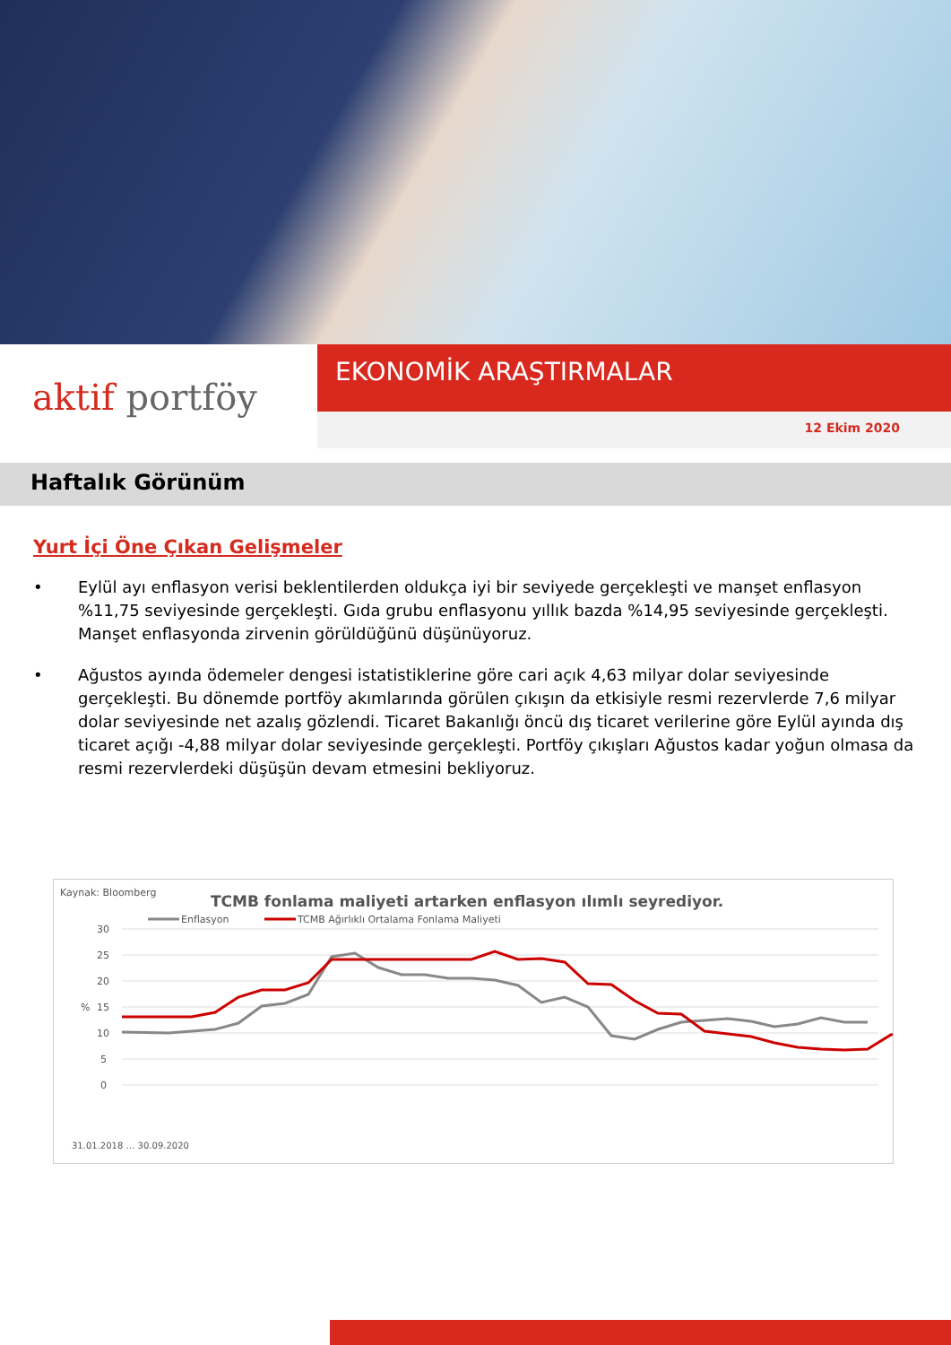aktif portföy
EKONOMİK ARAŞTIRMALAR
12 Ekim 2020
Haftalık Görünüm
Yurt İçi Öne Çıkan Gelişmeler
• Eylül ayı enflasyon verisi beklentilerden oldukça iyi bir seviyede gerçekleşti ve manşet enflasyon %11,75 seviyesinde gerçekleşti. Gıda grubu enflasyonu yıllık bazda %14,95 seviyesinde gerçekleşti. Manşet enflasyonda zirvenin görüldüğünü düşünüyoruz.
• Ağustos ayında ödemeler dengesi istatistiklerine göre cari açık 4,63 milyar dolar seviyesinde gerçekleşti. Bu dönemde portföy akımlarında görülen çıkışın da etkisiyle resmi rezervlerde 7,6 milyar dolar seviyesinde net azalış gözlendi. Ticaret Bakanlığı öncü dış ticaret verilerine göre Eylül ayında dış ticaret açığı -4,88 milyar dolar seviyesinde gerçekleşti. Portföy çıkışları Ağustos kadar yoğun olmasa da resmi rezervlerdeki düşüşün devam etmesini bekliyoruz.
Kaynak: Bloomberg
TCMB fonlama maliyeti artarken enflasyon ılımlı seyrediyor.
Enflasyon
TCMB Ağırlıklı Ortalama Fonlama Maliyeti
30
25
20
15
10
5
0
%
31.01.2018 … 30.09.2020